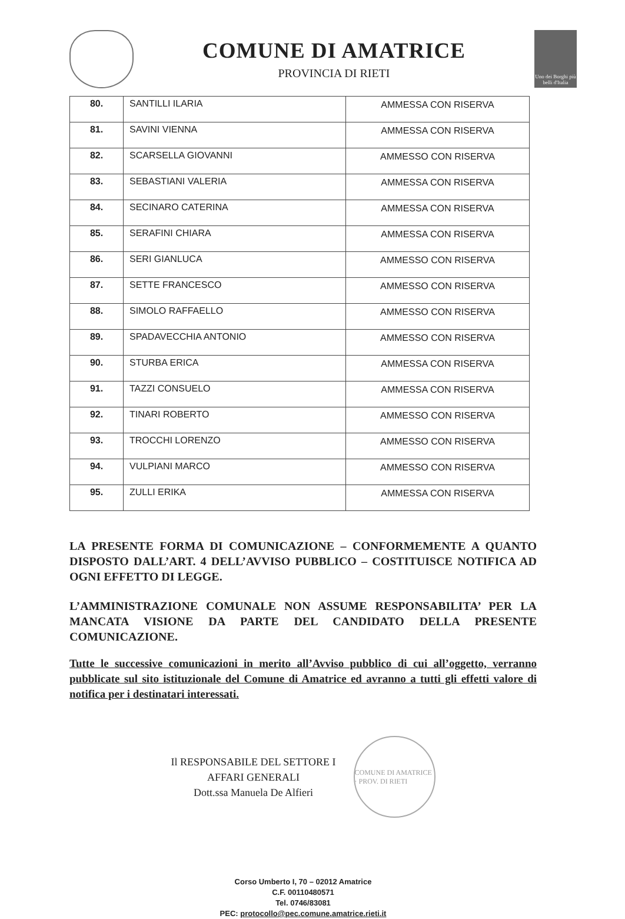COMUNE DI AMATRICE
PROVINCIA DI RIETI
Uno dei Borghi più belli d'Italia
| 80. | SANTILLI ILARIA | AMMESSA CON RISERVA |
| 81. | SAVINI VIENNA | AMMESSA CON RISERVA |
| 82. | SCARSELLA GIOVANNI | AMMESSO CON RISERVA |
| 83. | SEBASTIANI VALERIA | AMMESSA CON RISERVA |
| 84. | SECINARO CATERINA | AMMESSA CON RISERVA |
| 85. | SERAFINI CHIARA | AMMESSA CON RISERVA |
| 86. | SERI GIANLUCA | AMMESSO CON RISERVA |
| 87. | SETTE FRANCESCO | AMMESSO CON RISERVA |
| 88. | SIMOLO RAFFAELLO | AMMESSO CON RISERVA |
| 89. | SPADAVECCHIA ANTONIO | AMMESSO CON RISERVA |
| 90. | STURBA ERICA | AMMESSA CON RISERVA |
| 91. | TAZZI CONSUELO | AMMESSA CON RISERVA |
| 92. | TINARI ROBERTO | AMMESSO CON RISERVA |
| 93. | TROCCHI LORENZO | AMMESSO CON RISERVA |
| 94. | VULPIANI MARCO | AMMESSO CON RISERVA |
| 95. | ZULLI ERIKA | AMMESSA CON RISERVA |
LA PRESENTE FORMA DI COMUNICAZIONE – CONFORMEMENTE A QUANTO DISPOSTO DALL’ART. 4 DELL’AVVISO PUBBLICO – COSTITUISCE NOTIFICA AD OGNI EFFETTO DI LEGGE.
L’AMMINISTRAZIONE COMUNALE NON ASSUME RESPONSABILITA’ PER LA MANCATA VISIONE DA PARTE DEL CANDIDATO DELLA PRESENTE COMUNICAZIONE.
Tutte le successive comunicazioni in merito all’Avviso pubblico di cui all’oggetto, verranno pubblicate sul sito istituzionale del Comune di Amatrice ed avranno a tutti gli effetti valore di notifica per i destinatari interessati.
Il RESPONSABILE DEL SETTORE I
AFFARI GENERALI
Dott.ssa Manuela De Alfieri
COMUNE DI AMATRICE · PROV. DI RIETI
Corso Umberto I, 70 – 02012 Amatrice
C.F. 00110480571
Tel. 0746/83081
PEC: protocollo@pec.comune.amatrice.rieti.it